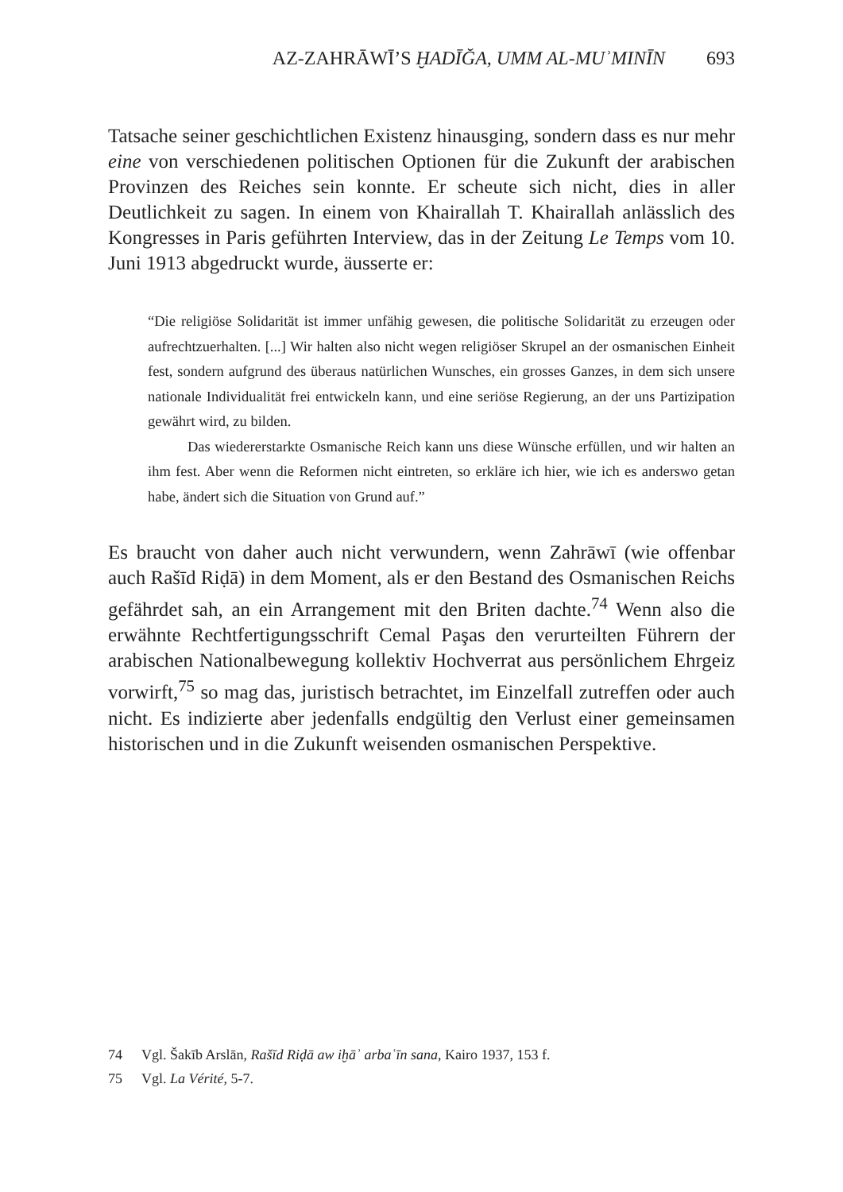AZ-ZAHRĀWĪ’S ḪADĪĞA, UMM AL-MUʾMINĪN 693
Tatsache seiner geschichtlichen Existenz hinausging, sondern dass es nur mehr eine von verschiedenen politischen Optionen für die Zukunft der arabischen Provinzen des Reiches sein konnte. Er scheute sich nicht, dies in aller Deutlichkeit zu sagen. In einem von Khairallah T. Khairallah anlässlich des Kongresses in Paris geführten Interview, das in der Zeitung Le Temps vom 10. Juni 1913 abgedruckt wurde, äusserte er:
“Die religiöse Solidarität ist immer unfähig gewesen, die politische Solidarität zu erzeugen oder aufrechtzuerhalten. [...] Wir halten also nicht wegen religiöser Skrupel an der osmanischen Einheit fest, sondern aufgrund des überaus natürlichen Wunsches, ein grosses Ganzes, in dem sich unsere nationale Individualität frei entwickeln kann, und eine seriöse Regierung, an der uns Partizipation gewährt wird, zu bilden.
Das wiedererstarkte Osmanische Reich kann uns diese Wünsche erfüllen, und wir halten an ihm fest. Aber wenn die Reformen nicht eintreten, so erkläre ich hier, wie ich es anderswo getan habe, ändert sich die Situation von Grund auf.”
Es braucht von daher auch nicht verwundern, wenn Zahrāwī (wie offenbar auch Rašīd Riḍā) in dem Moment, als er den Bestand des Osmanischen Reichs gefährdet sah, an ein Arrangement mit den Briten dachte.<sup>74</sup> Wenn also die erwähnte Rechtfertigungsschrift Cemal Paşas den verurteilten Führern der arabischen Nationalbewegung kollektiv Hochverrat aus persönlichem Ehrgeiz vorwirft,<sup>75</sup> so mag das, juristisch betrachtet, im Einzelfall zutreffen oder auch nicht. Es indizierte aber jedenfalls endgültig den Verlust einer gemeinsamen historischen und in die Zukunft weisenden osmanischen Perspektive.
74 Vgl. Šakīb Arslān, Rašīd Riḍā aw iḫāʾ arbaʿīn sana, Kairo 1937, 153 f.
75 Vgl. La Vérité, 5-7.